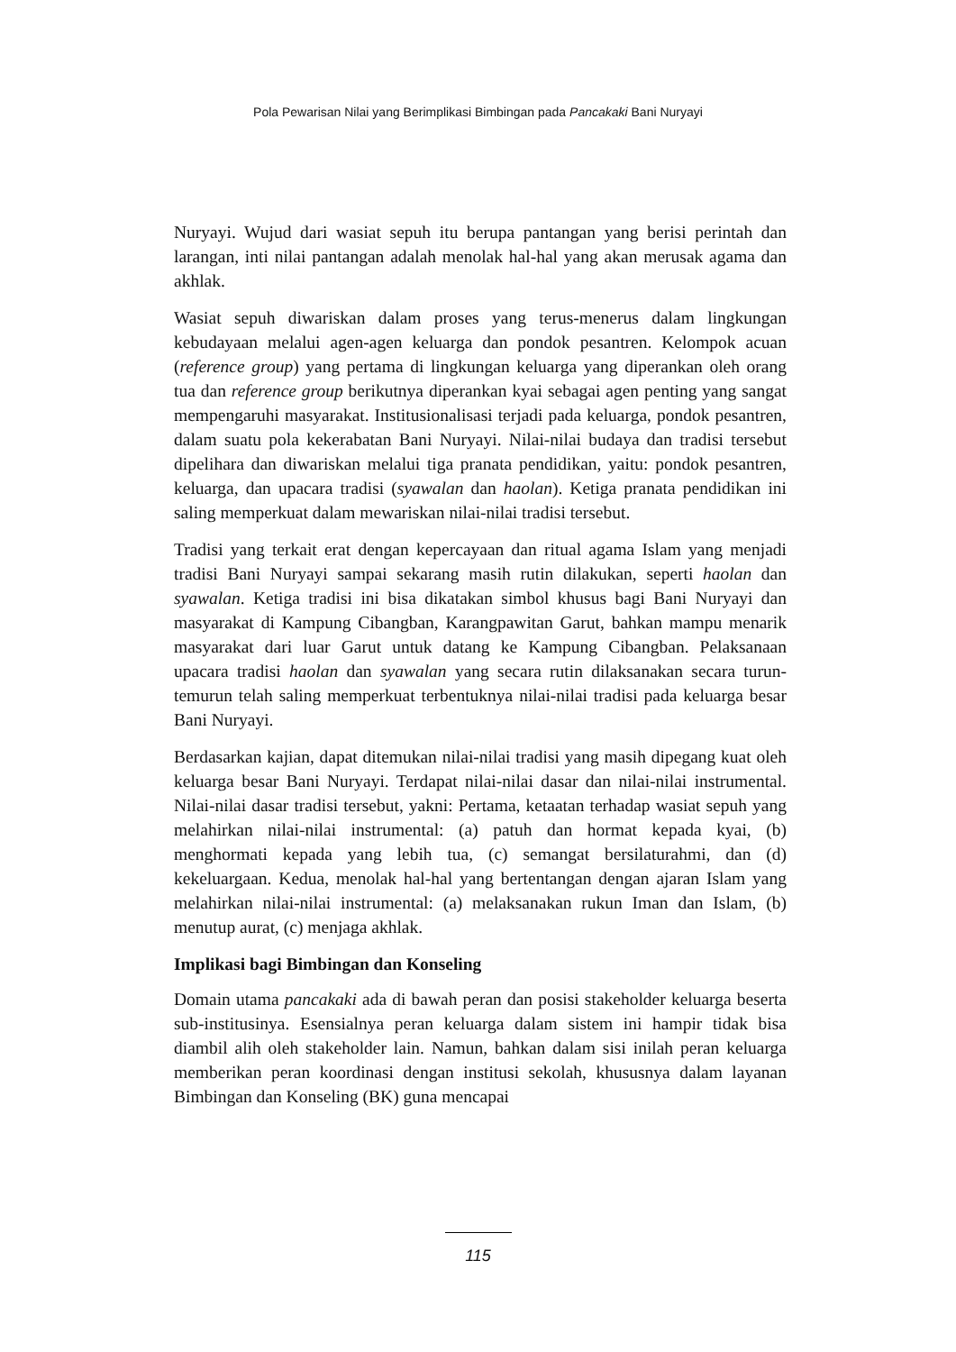Pola Pewarisan Nilai yang Berimplikasi Bimbingan pada Pancakaki Bani Nuryayi
Nuryayi. Wujud dari wasiat sepuh itu berupa pantangan yang berisi perintah dan larangan, inti nilai pantangan adalah menolak hal-hal yang akan merusak agama dan akhlak.
Wasiat sepuh diwariskan dalam proses yang terus-menerus dalam lingkungan kebudayaan melalui agen-agen keluarga dan pondok pesantren. Kelompok acuan (reference group) yang pertama di lingkungan keluarga yang diperankan oleh orang tua dan reference group berikutnya diperankan kyai sebagai agen penting yang sangat mempengaruhi masyarakat. Institusionalisasi terjadi pada keluarga, pondok pesantren, dalam suatu pola kekerabatan Bani Nuryayi. Nilai-nilai budaya dan tradisi tersebut dipelihara dan diwariskan melalui tiga pranata pendidikan, yaitu: pondok pesantren, keluarga, dan upacara tradisi (syawalan dan haolan). Ketiga pranata pendidikan ini saling memperkuat dalam mewariskan nilai-nilai tradisi tersebut.
Tradisi yang terkait erat dengan kepercayaan dan ritual agama Islam yang menjadi tradisi Bani Nuryayi sampai sekarang masih rutin dilakukan, seperti haolan dan syawalan. Ketiga tradisi ini bisa dikatakan simbol khusus bagi Bani Nuryayi dan masyarakat di Kampung Cibangban, Karangpawitan Garut, bahkan mampu menarik masyarakat dari luar Garut untuk datang ke Kampung Cibangban. Pelaksanaan upacara tradisi haolan dan syawalan yang secara rutin dilaksanakan secara turun-temurun telah saling memperkuat terbentuknya nilai-nilai tradisi pada keluarga besar Bani Nuryayi.
Berdasarkan kajian, dapat ditemukan nilai-nilai tradisi yang masih dipegang kuat oleh keluarga besar Bani Nuryayi. Terdapat nilai-nilai dasar dan nilai-nilai instrumental. Nilai-nilai dasar tradisi tersebut, yakni: Pertama, ketaatan terhadap wasiat sepuh yang melahirkan nilai-nilai instrumental: (a) patuh dan hormat kepada kyai, (b) menghormati kepada yang lebih tua, (c) semangat bersilaturahmi, dan (d) kekeluargaan. Kedua, menolak hal-hal yang bertentangan dengan ajaran Islam yang melahirkan nilai-nilai instrumental: (a) melaksanakan rukun Iman dan Islam, (b) menutup aurat, (c) menjaga akhlak.
Implikasi bagi Bimbingan dan Konseling
Domain utama pancakaki ada di bawah peran dan posisi stakeholder keluarga beserta sub-institusinya. Esensialnya peran keluarga dalam sistem ini hampir tidak bisa diambil alih oleh stakeholder lain. Namun, bahkan dalam sisi inilah peran keluarga memberikan peran koordinasi dengan institusi sekolah, khususnya dalam layanan Bimbingan dan Konseling (BK) guna mencapai
115